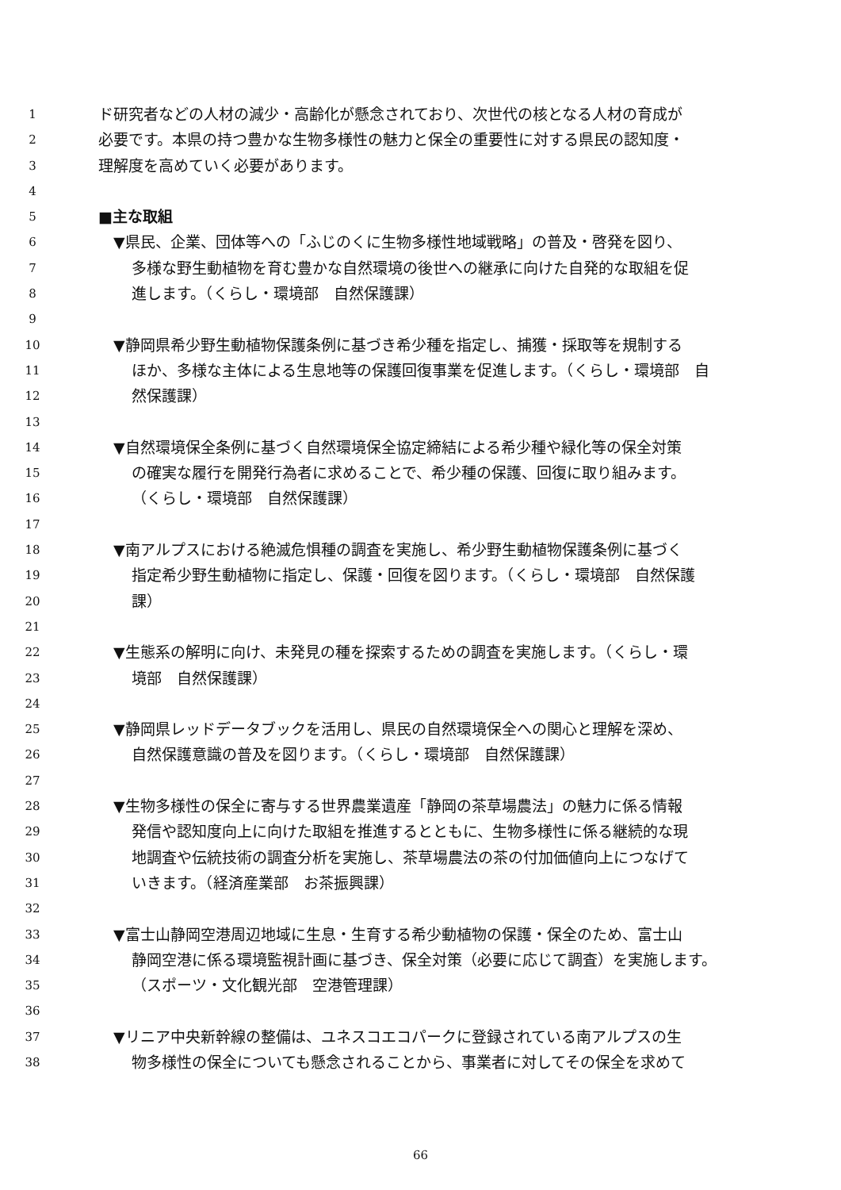1 ド研究者などの人材の減少・高齢化が懸念されており、次世代の核となる人材の育成が
2 必要です。本県の持つ豊かな生物多様性の魅力と保全の重要性に対する県民の認知度・
3 理解度を高めていく必要があります。
4
5 ■主な取組
6　▼県民、企業、団体等への「ふじのくに生物多様性地域戦略」の普及・啓発を図り、
7 多様な野生動植物を育む豊かな自然環境の後世への継承に向けた自発的な取組を促
8 進します。（くらし・環境部　自然保護課）
9
10　▼静岡県希少野生動植物保護条例に基づき希少種を指定し、捕獲・採取等を規制する
11 ほか、多様な主体による生息地等の保護回復事業を促進します。（くらし・環境部　自
12 然保護課）
13
14　▼自然環境保全条例に基づく自然環境保全協定締結による希少種や緑化等の保全対策
15 の確実な履行を開発行為者に求めることで、希少種の保護、回復に取り組みます。
16 （くらし・環境部　自然保護課）
17
18　▼南アルプスにおける絶滅危惧種の調査を実施し、希少野生動植物保護条例に基づく
19 指定希少野生動植物に指定し、保護・回復を図ります。（くらし・環境部　自然保護
20 課）
21
22　▼生態系の解明に向け、未発見の種を探索するための調査を実施します。（くらし・環
23 境部　自然保護課）
24
25　▼静岡県レッドデータブックを活用し、県民の自然環境保全への関心と理解を深め、
26 自然保護意識の普及を図ります。（くらし・環境部　自然保護課）
27
28　▼生物多様性の保全に寄与する世界農業遺産「静岡の茶草場農法」の魅力に係る情報
29 発信や認知度向上に向けた取組を推進するとともに、生物多様性に係る継続的な現
30 地調査や伝統技術の調査分析を実施し、茶草場農法の茶の付加価値向上につなげて
31 いきます。（経済産業部　お茶振興課）
32
33　▼富士山静岡空港周辺地域に生息・生育する希少動植物の保護・保全のため、富士山
34 静岡空港に係る環境監視計画に基づき、保全対策（必要に応じて調査）を実施します。
35 （スポーツ・文化観光部　空港管理課）
36
37　▼リニア中央新幹線の整備は、ユネスコエコパークに登録されている南アルプスの生
38 物多様性の保全についても懸念されることから、事業者に対してその保全を求めて
66